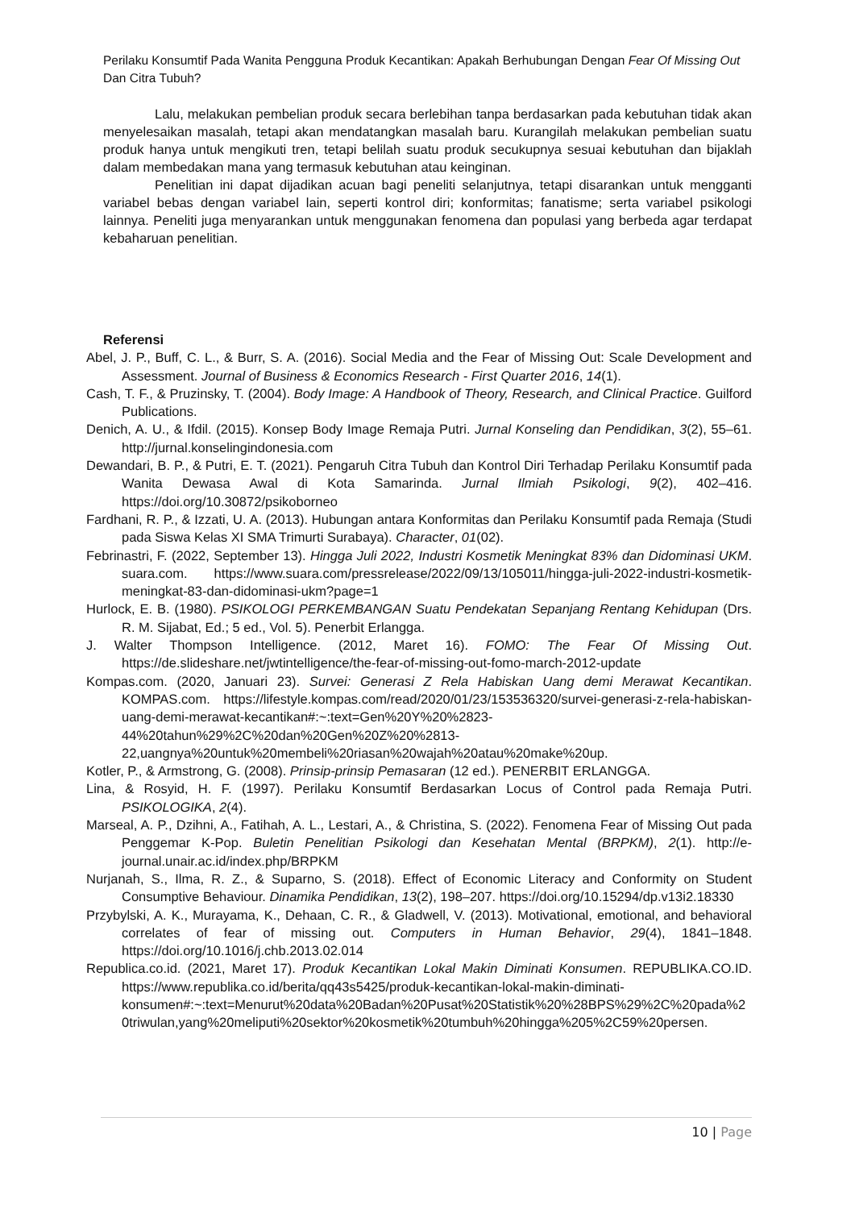Perilaku Konsumtif Pada Wanita Pengguna Produk Kecantikan: Apakah Berhubungan Dengan Fear Of Missing Out Dan Citra Tubuh?
Lalu, melakukan pembelian produk secara berlebihan tanpa berdasarkan pada kebutuhan tidak akan menyelesaikan masalah, tetapi akan mendatangkan masalah baru. Kurangilah melakukan pembelian suatu produk hanya untuk mengikuti tren, tetapi belilah suatu produk secukupnya sesuai kebutuhan dan bijaklah dalam membedakan mana yang termasuk kebutuhan atau keinginan.
Penelitian ini dapat dijadikan acuan bagi peneliti selanjutnya, tetapi disarankan untuk mengganti variabel bebas dengan variabel lain, seperti kontrol diri; konformitas; fanatisme; serta variabel psikologi lainnya. Peneliti juga menyarankan untuk menggunakan fenomena dan populasi yang berbeda agar terdapat kebaharuan penelitian.
Referensi
Abel, J. P., Buff, C. L., & Burr, S. A. (2016). Social Media and the Fear of Missing Out: Scale Development and Assessment. Journal of Business & Economics Research - First Quarter 2016, 14(1).
Cash, T. F., & Pruzinsky, T. (2004). Body Image: A Handbook of Theory, Research, and Clinical Practice. Guilford Publications.
Denich, A. U., & Ifdil. (2015). Konsep Body Image Remaja Putri. Jurnal Konseling dan Pendidikan, 3(2), 55–61. http://jurnal.konselingindonesia.com
Dewandari, B. P., & Putri, E. T. (2021). Pengaruh Citra Tubuh dan Kontrol Diri Terhadap Perilaku Konsumtif pada Wanita Dewasa Awal di Kota Samarinda. Jurnal Ilmiah Psikologi, 9(2), 402–416. https://doi.org/10.30872/psikoborneo
Fardhani, R. P., & Izzati, U. A. (2013). Hubungan antara Konformitas dan Perilaku Konsumtif pada Remaja (Studi pada Siswa Kelas XI SMA Trimurti Surabaya). Character, 01(02).
Febrinastri, F. (2022, September 13). Hingga Juli 2022, Industri Kosmetik Meningkat 83% dan Didominasi UKM. suara.com. https://www.suara.com/pressrelease/2022/09/13/105011/hingga-juli-2022-industri-kosmetik-meningkat-83-dan-didominasi-ukm?page=1
Hurlock, E. B. (1980). PSIKOLOGI PERKEMBANGAN Suatu Pendekatan Sepanjang Rentang Kehidupan (Drs. R. M. Sijabat, Ed.; 5 ed., Vol. 5). Penerbit Erlangga.
J. Walter Thompson Intelligence. (2012, Maret 16). FOMO: The Fear Of Missing Out. https://de.slideshare.net/jwtintelligence/the-fear-of-missing-out-fomo-march-2012-update
Kompas.com. (2020, Januari 23). Survei: Generasi Z Rela Habiskan Uang demi Merawat Kecantikan. KOMPAS.com. https://lifestyle.kompas.com/read/2020/01/23/153536320/survei-generasi-z-rela-habiskan-uang-demi-merawat-kecantikan#:~:text=Gen%20Y%20%2823-44%20tahun%29%2C%20dan%20Gen%20Z%20%2813-22,uangnya%20untuk%20membeli%20riasan%20wajah%20atau%20make%20up.
Kotler, P., & Armstrong, G. (2008). Prinsip-prinsip Pemasaran (12 ed.). PENERBIT ERLANGGA.
Lina, & Rosyid, H. F. (1997). Perilaku Konsumtif Berdasarkan Locus of Control pada Remaja Putri. PSIKOLOGIKA, 2(4).
Marseal, A. P., Dzihni, A., Fatihah, A. L., Lestari, A., & Christina, S. (2022). Fenomena Fear of Missing Out pada Penggemar K-Pop. Buletin Penelitian Psikologi dan Kesehatan Mental (BRPKM), 2(1). http://e-journal.unair.ac.id/index.php/BRPKM
Nurjanah, S., Ilma, R. Z., & Suparno, S. (2018). Effect of Economic Literacy and Conformity on Student Consumptive Behaviour. Dinamika Pendidikan, 13(2), 198–207. https://doi.org/10.15294/dp.v13i2.18330
Przybylski, A. K., Murayama, K., Dehaan, C. R., & Gladwell, V. (2013). Motivational, emotional, and behavioral correlates of fear of missing out. Computers in Human Behavior, 29(4), 1841–1848. https://doi.org/10.1016/j.chb.2013.02.014
Republica.co.id. (2021, Maret 17). Produk Kecantikan Lokal Makin Diminati Konsumen. REPUBLIKA.CO.ID. https://www.republika.co.id/berita/qq43s5425/produk-kecantikan-lokal-makin-diminati-konsumen#:~:text=Menurut%20data%20Badan%20Pusat%20Statistik%20%28BPS%29%2C%20pada%20triwulan,yang%20meliputi%20sektor%20kosmetik%20tumbuh%20hingga%205%2C59%20persen.
10 | Page